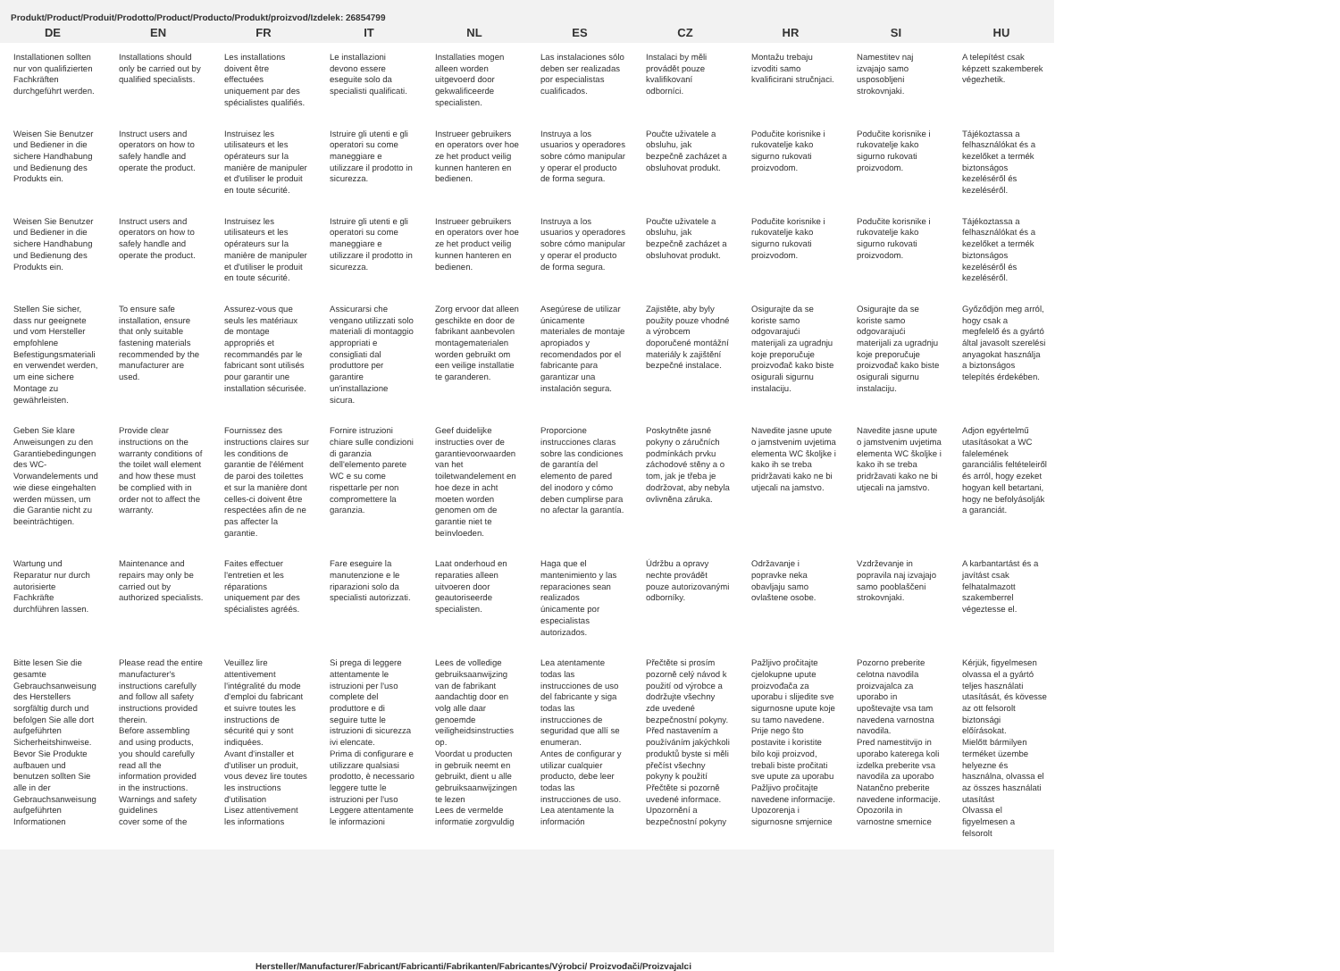Produkt/Product/Produit/Prodotto/Product/Producto/Produkt/proizvod/Izdelek: 26854799
| DE | EN | FR | IT | NL | ES | CZ | HR | SI | HU |
| --- | --- | --- | --- | --- | --- | --- | --- | --- | --- |
| Installationen sollten nur von qualifizierten Fachkräften durchgeführt werden. | Installations should only be carried out by qualified specialists. | Les installations doivent être effectuées uniquement par des spécialistes qualifiés. | Le installazioni devono essere eseguite solo da specialisti qualificati. | Installaties mogen alleen worden uitgevoerd door gekwalificeerde specialisten. | Las instalaciones sólo deben ser realizadas por especialistas cualificados. | Instalaci by měli provádět pouze kvalifikovaní odborníci. | Montažu trebaju izvoditi samo kvalificirani stručnjaci. | Namestitev naj izvajajo samo usposobljeni strokovnjaki. | A telepítést csak képzett szakemberek végezhetik. |
| Weisen Sie Benutzer und Bediener in die sichere Handhabung und Bedienung des Produkts ein. | Instruct users and operators on how to safely handle and operate the product. | Instruisez les utilisateurs et les opérateurs sur la manière de manipuler et d'utiliser le produit en toute sécurité. | Istruire gli utenti e gli operatori su come maneggiare e utilizzare il prodotto in sicurezza. | Instrueer gebruikers en operators over hoe ze het product veilig kunnen hanteren en bedienen. | Instruya a los usuarios y operadores sobre cómo manipular y operar el producto de forma segura. | Poučte uživatele a obsluhu, jak bezpečně zacházet a obsluhovat produkt. | Podučite korisnike i rukovatelje kako sigurno rukovati proizvodom. | Podučite korisnike i rukovatelje kako sigurno rukovati proizvodom. | Tájékoztassa a felhasználókat és a kezelőket a termék biztonságos kezeléséről és kezeléséről. |
| Weisen Sie Benutzer und Bediener in die sichere Handhabung und Bedienung des Produkts ein. | Instruct users and operators on how to safely handle and operate the product. | Instruisez les utilisateurs et les opérateurs sur la manière de manipuler et d'utiliser le produit en toute sécurité. | Istruire gli utenti e gli operatori su come maneggiare e utilizzare il prodotto in sicurezza. | Instrueer gebruikers en operators over hoe ze het product veilig kunnen hanteren en bedienen. | Instruya a los usuarios y operadores sobre cómo manipular y operar el producto de forma segura. | Poučte uživatele a obsluhu, jak bezpečně zacházet a obsluhovat produkt. | Podučite korisnike i rukovatelje kako sigurno rukovati proizvodom. | Podučite korisnike i rukovatelje kako sigurno rukovati proizvodom. | Tájékoztassa a felhasználókat és a kezelőket a termék biztonságos kezeléséről és kezeléséről. |
| Stellen Sie sicher, dass nur geeignete und vom Hersteller empfohlene Befestigungsmateriali en verwendet werden, um eine sichere Montage zu gewährleisten. | To ensure safe installation, ensure that only suitable fastening materials recommended by the manufacturer are used. | Assurez-vous que seuls les matériaux de montage appropriés et recommandés par le fabricant sont utilisés pour garantir une installation sécurisée. | Assicurarsi che vengano utilizzati solo materiali di montaggio appropriati e consigliati dal produttore per garantire un'installazione sicura. | Zorg ervoor dat alleen geschikte en door de fabrikant aanbevolen montagematerialen worden gebruikt om een veilige installatie te garanderen. | Asegúrese de utilizar únicamente materiales de montaje apropiados y recomendados por el fabricante para garantizar una instalación segura. | Zajistěte, aby byly použity pouze vhodné a výrobcem doporučené montážní materiály k zajištění bezpečné instalace. | Osigurajte da se koriste samo odgovarajući materijali za ugradnju koje preporučuje proizvođač kako biste osigurali sigurnu instalaciju. | Osigurajte da se koriste samo odgovarajući materijali za ugradnju koje preporučuje proizvođač kako biste osigurali sigurnu instalaciju. | Győződjön meg arról, hogy csak a megfelelő és a gyártó által javasolt szerelési anyagokat használja a biztonságos telepítés érdekében. |
| Geben Sie klare Anweisungen zu den Garantiebedingungen des WC-Vorwandelements und wie diese eingehalten werden müssen, um die Garantie nicht zu beeinträchtigen. | Provide clear instructions on the warranty conditions of the toilet wall element and how these must be complied with in order not to affect the warranty. | Fournissez des instructions claires sur les conditions de garantie de l'élément de paroi des toilettes et sur la manière dont celles-ci doivent être respectées afin de ne pas affecter la garantie. | Fornire istruzioni chiare sulle condizioni di garanzia dell'elemento parete WC e su come rispettarle per non compromettere la garanzia. | Geef duidelijke instructies over de garantievoorwaarden van het toiletwandelement en hoe deze in acht moeten worden genomen om de garantie niet te beïnvloeden. | Proporcione instrucciones claras sobre las condiciones de garantía del elemento de pared del inodoro y cómo deben cumplirse para no afectar la garantía. | Poskytněte jasné pokyny o záručních podmínkách prvku záchodové stěny a o tom, jak je třeba je dodržovat, aby nebyla ovlivněna záruka. | Navedite jasne upute o jamstvenim uvjetima elementa WC školjke i kako ih se treba pridržavati kako ne bi utjecali na jamstvo. | Navedite jasne upute o jamstvenim uvjetima elementa WC školjke i kako ih se treba pridržavati kako ne bi utjecali na jamstvo. | Adjon egyértelmű utasításokat a WC falelemének garanciális feltételeiről és arról, hogy ezeket hogyan kell betartani, hogy ne befolyásolják a garanciát. |
| Wartung und Reparatur nur durch autorisierte Fachkräfte durchführen lassen. | Maintenance and repairs may only be carried out by authorized specialists. | Faites effectuer l'entretien et les réparations uniquement par des spécialistes agréés. | Fare eseguire la manutenzione e le riparazioni solo da specialisti autorizzati. | Laat onderhoud en reparaties alleen uitvoeren door geautoriseerde specialisten. | Haga que el mantenimiento y las reparaciones sean realizados únicamente por especialistas autorizados. | Údržbu a opravy nechte provádět pouze autorizovanými odborníky. | Održavanje i popravke neka obavljaju samo ovlaštene osobe. | Vzdrževanje in popravila naj izvajajo samo pooblaščeni strokovnjaki. | A karbantartást és a javítást csak felhatalmazott szakemberrel végeztesse el. |
| Bitte lesen Sie die gesamte Gebrauchsanweisung des Herstellers sorgfältig durch und befolgen Sie alle dort aufgeführten Sicherheitshinweise. Bevor Sie Produkte aufbauen und benutzen sollten Sie alle in der Gebrauchsanweisung aufgeführten Informationen | Please read the entire manufacturer's instructions carefully and follow all safety instructions provided therein. Before assembling and using products, you should carefully read all the information provided in the instructions. Warnings and safety guidelines cover some of the | Veuillez lire attentivement l'intégralité du mode d'emploi du fabricant et suivre toutes les instructions de sécurité qui y sont indiquées. Avant d'installer et d'utiliser un produit, vous devez lire toutes les instructions d'utilisation Lisez attentivement les informations | Si prega di leggere attentamente le istruzioni per l'uso complete del produttore e di seguire tutte le istruzioni di sicurezza ivi elencate. Prima di configurare e utilizzare qualsiasi prodotto, è necessario leggere tutte le istruzioni per l'uso Leggere attentamente le informazioni | Lees de volledige gebruiksaanwijzing van de fabrikant aandachtig door en volg alle daar genoemde veiligheidsinstructies op. Voordat u producten in gebruik neemt en gebruikt, dient u alle gebruiksaanwijzingen te lezen Lees de vermelde informatie zorgvuldig | Lea atentamente todas las instrucciones de uso del fabricante y siga todas las instrucciones de seguridad que allí se enumeran. Antes de configurar y utilizar cualquier producto, debe leer todas las instrucciones de uso. Lea atentamente la información | Přečtěte si prosím pozorně celý návod k použití od výrobce a dodržujte všechny zde uvedené bezpečnostní pokyny. Před nastavením a používáním jakýchkoli produktů byste si měli přečíst všechny pokyny k použití Přečtěte si pozorně uvedené informace. Upozornění a bezpečnostní pokyny | Pažljivo pročitajte cjelokupne upute proizvođača za uporabu i slijedite sve sigurnosne upute koje su tamo navedene. Prije nego što postavite i koristite bilo koji proizvod, trebali biste pročitati sve upute za uporabu Pažljivo pročitajte navedene informacije. Upozorenja i sigurnosne smjernice | Pozorno preberite celotna navodila proizvajalca za uporabo in upoštevajte vsa tam navedena varnostna navodila. Pred namestitvijo in uporabo katerega koli izdelka preberite vsa navodila za uporabo Natančno preberite navedene informacije. Opozorila in varnostne smernice | Kérjük, figyelmesen olvassa el a gyártó teljes használati utasítását, és kövesse az ott felsorolt biztonsági előírásokat. Mielőtt bármilyen terméket üzembe helyezne és használna, olvassa el az összes használati utasítást Olvassa el figyelmesen a felsorolt |
Hersteller/Manufacturer/Fabricant/Fabricanti/Fabrikanten/Fabricantes/Výrobci/ Proizvođači/Proizvajalci